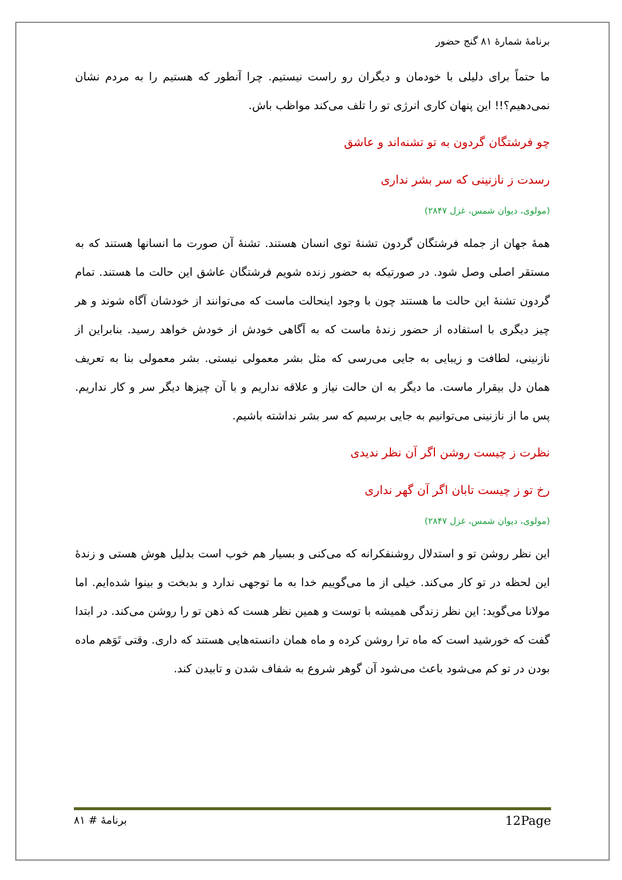برنامهٔ شمارهٔ ۸۱ گنج حضور
ما حتماً برای دلیلی با خودمان و دیگران رو راست نیستیم. چرا آنطور که هستیم را به مردم نشان نمی‌دهیم؟!! این پنهان کاری انرژی تو را تلف می‌کند مواظب باش.
چو فرشتگان گردون به تو تشنه‌اند و عاشق
رسدت ز نازنینی که سر بشر نداری
(مولوی، دیوان شمس، غزل ۲۸۴۷)
همهٔ جهان از جمله فرشتگان گردون تشنهٔ توی انسان هستند. تشنهٔ آن صورت ما انسانها هستند که به مستقر اصلی وصل شود. در صورتیکه به حضور زنده شویم فرشتگان عاشق این حالت ما هستند. تمام گردون تشنهٔ این حالت ما هستند چون با وجود اینحالت ماست که می‌توانند از خودشان آگاه شوند و هر چیز دیگری با استفاده از حضور زندهٔ ماست که به آگاهی خودش از خودش خواهد رسید. بنابراین از نازنینی، لطافت و زیبایی به جایی می‌رسی که مثل بشر معمولی نیستی. بشر معمولی بنا به تعریف همان دل بیقرار ماست. ما دیگر به ان حالت نیاز و علاقه نداریم و با آن چیزها دیگر سر و کار نداریم. پس ما از نازنینی می‌توانیم به جایی برسیم که سر بشر نداشته باشیم.
نظرت ز چیست روشن اگر آن نظر ندیدی
رخ تو ز چیست تابان اگر آن گهر نداری
(مولوی، دیوان شمس، غزل ۲۸۴۷)
این نظر روشن تو و استدلال روشنفکرانه که می‌کنی و بسیار هم خوب است بدلیل هوش هستی و زندهٔ این لحظه در تو کار می‌کند. خیلی از ما می‌گوییم خدا به ما توجهی ندارد و بدبخت و بینوا شده‌ایم. اما مولانا می‌گوید: این نظر زندگی همیشه با توست و همین نظر هست که ذهن تو را روشن می‌کند. در ابتدا گفت که خورشید است که ماه ترا روشن کرده و ماه همان دانسته‌هایی هستند که داری. وقتی تَوَهم ماده بودن در تو کم می‌شود باعث می‌شود آن گوهر شروع به شفاف شدن و تابیدن کند.
برنامهٔ # ۸۱ 12Page